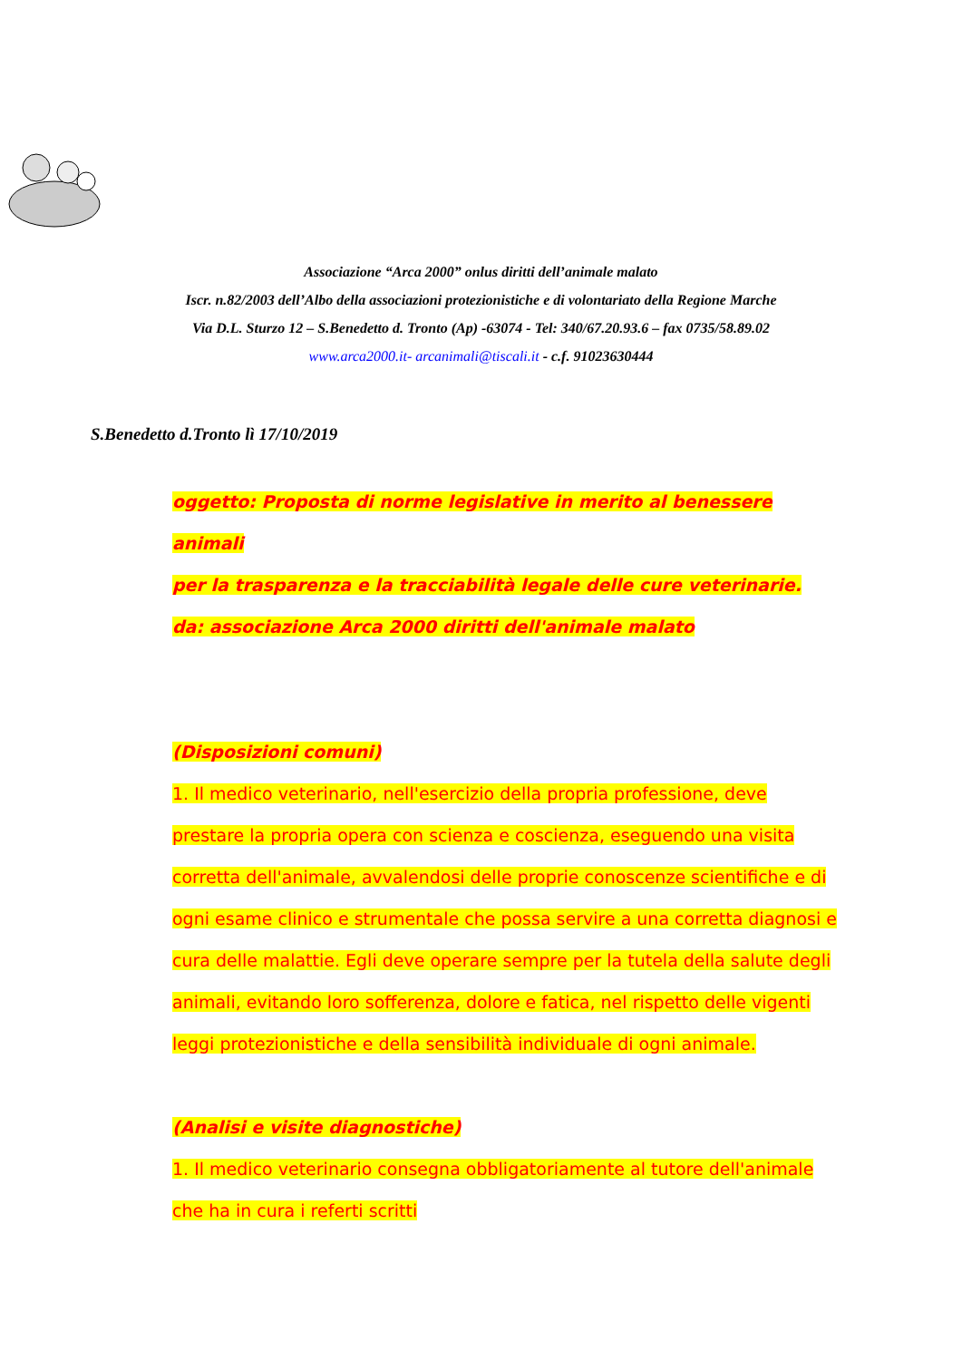Associazione “Arca 2000” onlus diritti dell’animale malato
Iscr. n.82/2003 dell’Albo della associazioni protezionistiche e di volontariato della Regione Marche
Via D.L. Sturzo 12 – S.Benedetto d. Tronto (Ap) -63074 - Tel: 340/67.20.93.6 – fax 0735/58.89.02
www.arca2000.it- arcanimali@tiscali.it - c.f. 91023630444
S.Benedetto d.Tronto lì 17/10/2019
oggetto: Proposta di norme legislative in merito al benessere animali
per la trasparenza e la tracciabilità legale delle cure veterinarie.
da: associazione Arca 2000 diritti dell'animale malato
(Disposizioni comuni)
1. Il medico veterinario, nell'esercizio della propria professione, deve prestare la propria opera con scienza e coscienza, eseguendo una visita corretta dell'animale, avvalendosi delle proprie conoscenze scientifiche e di ogni esame clinico e strumentale che possa servire a una corretta diagnosi e cura delle malattie. Egli deve operare sempre per la tutela della salute degli animali, evitando loro sofferenza, dolore e fatica, nel rispetto delle vigenti leggi protezionistiche e della sensibilità individuale di ogni animale.
(Analisi e visite diagnostiche)
1. Il medico veterinario consegna obbligatoriamente al tutore dell'animale che ha in cura i referti scritti